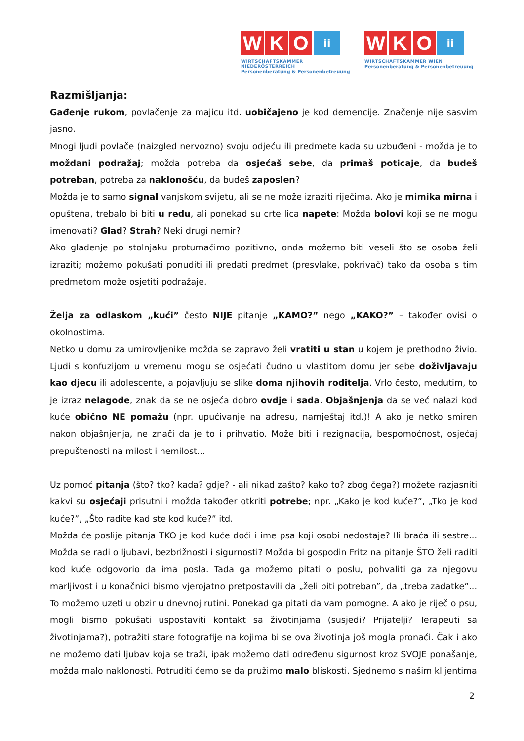W K O ii
WIRTSCHAFTSKAMMER NIEDERÖSTERREICH
Personenberatung & Personenbetreuung
W K O ii
WIRTSCHAFTSKAMMER WIEN
Personenberatung & Personenbetreuung
Razmišljanja:
Gađenje rukom, povlačenje za majicu itd. uobičajeno je kod demencije. Značenje nije sasvim jasno.
Mnogi ljudi povlače (naizgled nervozno) svoju odjeću ili predmete kada su uzbuđeni - možda je to moždani podražaj; možda potreba da osjećaš sebe, da primaš poticaje, da budeš potreban, potreba za naklonošću, da budeš zaposlen?
Možda je to samo signal vanjskom svijetu, ali se ne može izraziti riječima. Ako je mimika mirna i opuštena, trebalo bi biti u redu, ali ponekad su crte lica napete: Možda bolovi koji se ne mogu imenovati? Glad? Strah? Neki drugi nemir?
Ako glađenje po stolnjaku protumačimo pozitivno, onda možemo biti veseli što se osoba želi izraziti; možemo pokušati ponuditi ili predati predmet (presvlake, pokrivač) tako da osoba s tim predmetom može osjetiti podražaje.
Želja za odlaskom „kući” često NIJE pitanje „KAMO?” nego „KAKO?” – također ovisi o okolnostima.
Netko u domu za umirovljenike možda se zapravo želi vratiti u stan u kojem je prethodno živio. Ljudi s konfuzijom u vremenu mogu se osjećati čudno u vlastitom domu jer sebe doživljavaju kao djecu ili adolescente, a pojavljuju se slike doma njihovih roditelja. Vrlo često, međutim, to je izraz nelagode, znak da se ne osjeća dobro ovdje i sada. Objašnjenja da se već nalazi kod kuće obično NE pomažu (npr. upućivanje na adresu, namještaj itd.)! A ako je netko smiren nakon objašnjenja, ne znači da je to i prihvatio. Može biti i rezignacija, bespomoćnost, osjećaj prepuštenosti na milost i nemilost...
Uz pomoć pitanja (što? tko? kada? gdje? - ali nikad zašto? kako to? zbog čega?) možete razjasniti kakvi su osjećaji prisutni i možda također otkriti potrebe; npr. „Kako je kod kuće?”, „Tko je kod kuće?”, „Što radite kad ste kod kuće?” itd.
Možda će poslije pitanja TKO je kod kuće doći i ime psa koji osobi nedostaje? Ili braća ili sestre... Možda se radi o ljubavi, bezbrižnosti i sigurnosti? Možda bi gospodin Fritz na pitanje ŠTO želi raditi kod kuće odgovorio da ima posla. Tada ga možemo pitati o poslu, pohvaliti ga za njegovu marljivost i u konačnici bismo vjerojatno pretpostavili da „želi biti potreban”, da „treba zadatke”... To možemo uzeti u obzir u dnevnoj rutini. Ponekad ga pitati da vam pomogne. A ako je riječ o psu, mogli bismo pokušati uspostaviti kontakt sa životinjama (susjedi? Prijatelji? Terapeuti sa životinjama?), potražiti stare fotografije na kojima bi se ova životinja još mogla pronaći. Čak i ako ne možemo dati ljubav koja se traži, ipak možemo dati određenu sigurnost kroz SVOJE ponašanje, možda malo naklonosti. Potruditi ćemo se da pružimo malo bliskosti. Sjednemo s našim klijentima
2